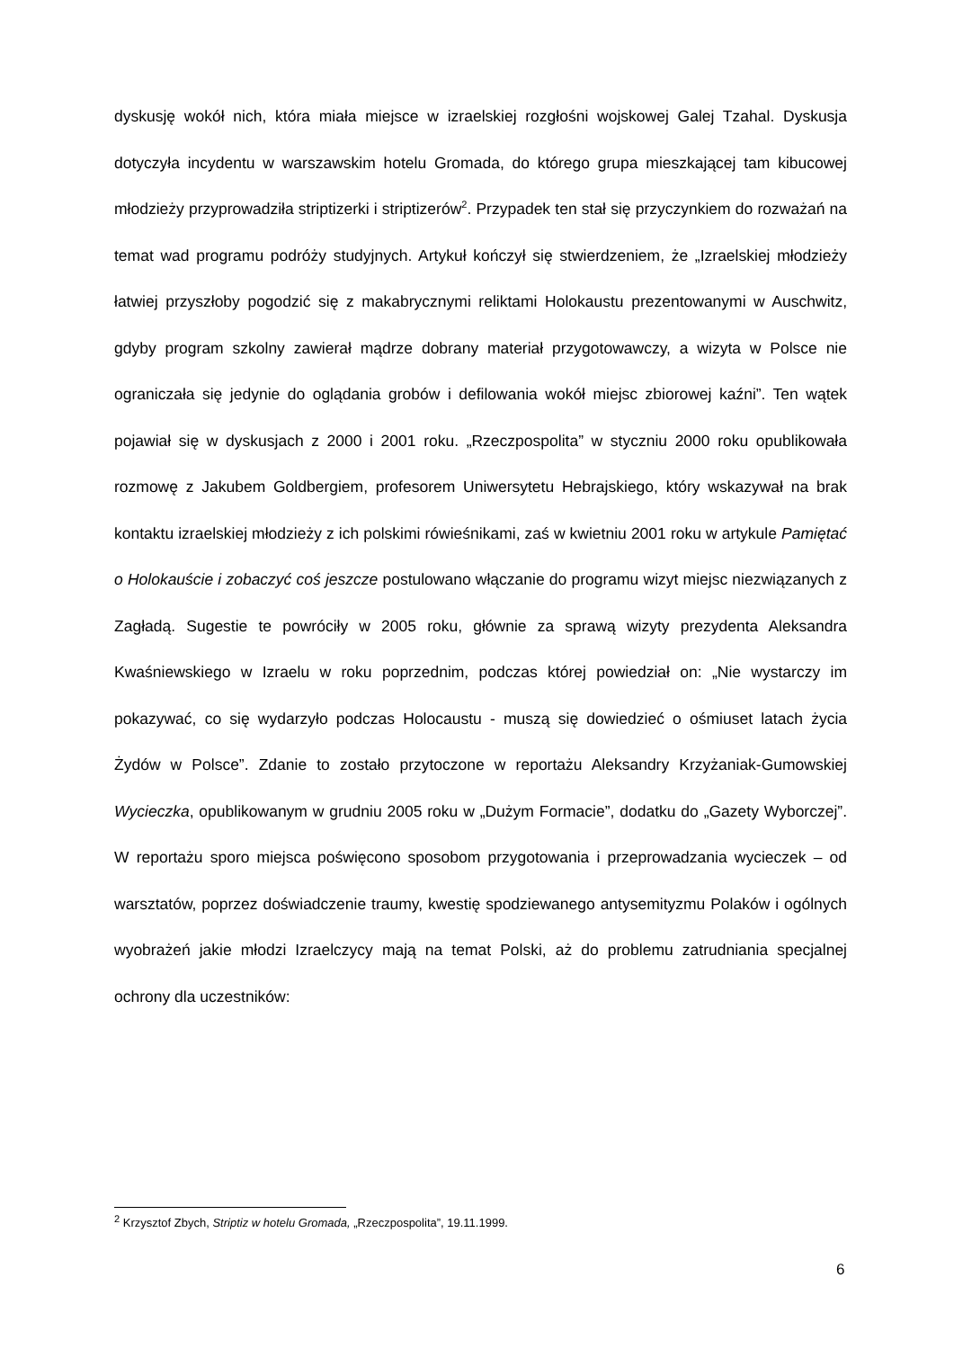dyskusję wokół nich, która miała miejsce w izraelskiej rozgłośni wojskowej Galej Tzahal. Dyskusja dotyczyła incydentu w warszawskim hotelu Gromada, do którego grupa mieszkającej tam kibucowej młodzieży przyprowadziła striptizerki i striptizerów<sup>2</sup>. Przypadek ten stał się przyczynkiem do rozważań na temat wad programu podróży studyjnych. Artykuł kończył się stwierdzeniem, że „Izraelskiej młodzieży łatwiej przyszłoby pogodzić się z makabrycznymi reliktami Holokaustu prezentowanymi w Auschwitz, gdyby program szkolny zawierał mądrze dobrany materiał przygotowawczy, a wizyta w Polsce nie ograniczała się jedynie do oglądania grobów i defilowania wokół miejsc zbiorowej kaźni”. Ten wątek pojawiał się w dyskusjach z 2000 i 2001 roku. „Rzeczpospolita” w styczniu 2000 roku opublikowała rozmowę z Jakubem Goldbergiem, profesorem Uniwersytetu Hebrajskiego, który wskazywał na brak kontaktu izraelskiej młodzieży z ich polskimi rówieśnikami, zaś w kwietniu 2001 roku w artykule Pamiętać o Holokauście i zobaczyć coś jeszcze postulowano włączanie do programu wizyt miejsc niezwiązanych z Zagładą. Sugestie te powróciły w 2005 roku, głównie za sprawą wizyty prezydenta Aleksandra Kwaśniewskiego w Izraelu w roku poprzednim, podczas której powiedział on: „Nie wystarczy im pokazywać, co się wydarzyło podczas Holocaustu - muszą się dowiedzieć o ośmiuset latach życia Żydów w Polsce”. Zdanie to zostało przytoczone w reportażu Aleksandry Krzyżaniak-Gumowskiej Wycieczka, opublikowanym w grudniu 2005 roku w „Dużym Formacie”, dodatku do „Gazety Wyborczej”. W reportażu sporo miejsca poświęcono sposobom przygotowania i przeprowadzania wycieczek – od warsztatów, poprzez doświadczenie traumy, kwestię spodziewanego antysemityzmu Polaków i ogólnych wyobrażeń jakie młodzi Izraelczycy mają na temat Polski, aż do problemu zatrudniania specjalnej ochrony dla uczestników:
<sup>2</sup> Krzysztof Zbych, Striptiz w hotelu Gromada, „Rzeczpospolita”, 19.11.1999.
6